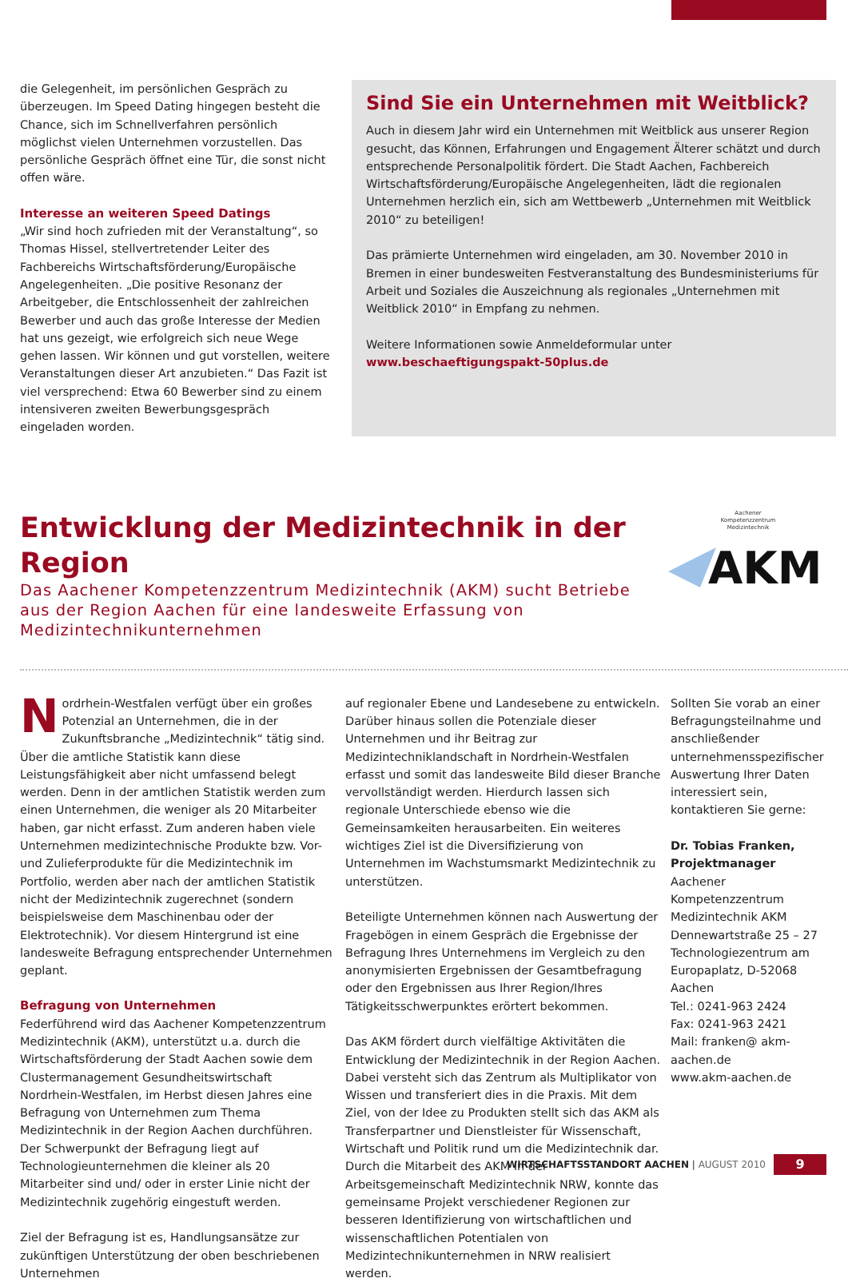die Gelegenheit, im persönlichen Gespräch zu überzeugen. Im Speed Dating hingegen besteht die Chance, sich im Schnellverfahren persönlich möglichst vielen Unternehmen vorzustellen. Das persönliche Gespräch öffnet eine Tür, die sonst nicht offen wäre.
Interesse an weiteren Speed Datings
„Wir sind hoch zufrieden mit der Veranstaltung“, so Thomas Hissel, stellvertretender Leiter des Fachbereichs Wirtschaftsförderung/Europäische Angelegenheiten. „Die positive Resonanz der Arbeitgeber, die Entschlossenheit der zahlreichen Bewerber und auch das große Interesse der Medien hat uns gezeigt, wie erfolgreich sich neue Wege gehen lassen. Wir können und gut vorstellen, weitere Veranstaltungen dieser Art anzubieten.“ Das Fazit ist viel versprechend: Etwa 60 Bewerber sind zu einem intensiveren zweiten Bewerbungsgespräch eingeladen worden.
Sind Sie ein Unternehmen mit Weitblick?
Auch in diesem Jahr wird ein Unternehmen mit Weitblick aus unserer Region gesucht, das Können, Erfahrungen und Engagement Älterer schätzt und durch entsprechende Personalpolitik fördert. Die Stadt Aachen, Fachbereich Wirtschaftsförderung/Europäische Angelegenheiten, lädt die regionalen Unternehmen herzlich ein, sich am Wettbewerb „Unternehmen mit Weitblick 2010“ zu beteiligen!
Das prämierte Unternehmen wird eingeladen, am 30. November 2010 in Bremen in einer bundesweiten Festveranstaltung des Bundesministeriums für Arbeit und Soziales die Auszeichnung als regionales „Unternehmen mit Weitblick 2010“ in Empfang zu nehmen.
Weitere Informationen sowie Anmeldeformular unter
www.beschaeftigungspakt-50plus.de
Entwicklung der Medizintechnik in der Region
Das Aachener Kompetenzzentrum Medizintechnik (AKM) sucht Betriebe aus der Region Aachen für eine landesweite Erfassung von Medizintechnikunternehmen
Aachener
Kompetenzzentrum
Medizintechnik
AKM
Nordrhein-Westfalen verfügt über ein großes Potenzial an Unternehmen, die in der Zukunftsbranche „Medizintechnik“ tätig sind. Über die amtliche Statistik kann diese Leistungsfähigkeit aber nicht umfassend belegt werden. Denn in der amtlichen Statistik werden zum einen Unternehmen, die weniger als 20 Mitarbeiter haben, gar nicht erfasst. Zum anderen haben viele Unternehmen medizintechnische Produkte bzw. Vor- und Zulieferprodukte für die Medizintechnik im Portfolio, werden aber nach der amtlichen Statistik nicht der Medizintechnik zugerechnet (sondern beispielsweise dem Maschinenbau oder der Elektrotechnik). Vor diesem Hintergrund ist eine landesweite Befragung entsprechender Unternehmen geplant.
Befragung von Unternehmen
Federführend wird das Aachener Kompetenzzentrum Medizintechnik (AKM), unterstützt u.a. durch die Wirtschaftsförderung der Stadt Aachen sowie dem Clustermanagement Gesundheitswirtschaft Nordrhein-Westfalen, im Herbst diesen Jahres eine Befragung von Unternehmen zum Thema Medizintechnik in der Region Aachen durchführen. Der Schwerpunkt der Befragung liegt auf Technologieunternehmen die kleiner als 20 Mitarbeiter sind und/ oder in erster Linie nicht der Medizintechnik zugehörig eingestuft werden.
Ziel der Befragung ist es, Handlungsansätze zur zukünftigen Unterstützung der oben beschriebenen Unternehmen
auf regionaler Ebene und Landesebene zu entwickeln. Darüber hinaus sollen die Potenziale dieser Unternehmen und ihr Beitrag zur Medizintechniklandschaft in Nordrhein-Westfalen erfasst und somit das landesweite Bild dieser Branche vervollständigt werden. Hierdurch lassen sich regionale Unterschiede ebenso wie die Gemeinsamkeiten herausarbeiten. Ein weiteres wichtiges Ziel ist die Diversifizierung von Unternehmen im Wachstumsmarkt Medizintechnik zu unterstützen.
Beteiligte Unternehmen können nach Auswertung der Fragebögen in einem Gespräch die Ergebnisse der Befragung Ihres Unternehmens im Vergleich zu den anonymisierten Ergebnissen der Gesamtbefragung oder den Ergebnissen aus Ihrer Region/Ihres Tätigkeitsschwerpunktes erörtert bekommen.
Das AKM fördert durch vielfältige Aktivitäten die Entwicklung der Medizintechnik in der Region Aachen. Dabei versteht sich das Zentrum als Multiplikator von Wissen und transferiert dies in die Praxis. Mit dem Ziel, von der Idee zu Produkten stellt sich das AKM als Transferpartner und Dienstleister für Wissenschaft, Wirtschaft und Politik rund um die Medizintechnik dar. Durch die Mitarbeit des AKM in der Arbeitsgemeinschaft Medizintechnik NRW, konnte das gemeinsame Projekt verschiedener Regionen zur besseren Identifizierung von wirtschaftlichen und wissenschaftlichen Potentialen von Medizintechnikunternehmen in NRW realisiert werden.
Sollten Sie vorab an einer Befragungsteilnahme und anschließender unternehmensspezifischer Auswertung Ihrer Daten interessiert sein, kontaktieren Sie gerne:
Dr. Tobias Franken, Projektmanager
Aachener Kompetenzzentrum Medizintechnik AKM
Dennewartstraße 25 – 27
Technologiezentrum am Europaplatz, D-52068 Aachen
Tel.: 0241-963 2424
Fax: 0241-963 2421
Mail: franken@ akm-aachen.de
www.akm-aachen.de
WIRTSCHAFTSSTANDORT AACHEN | AUGUST 2010
9